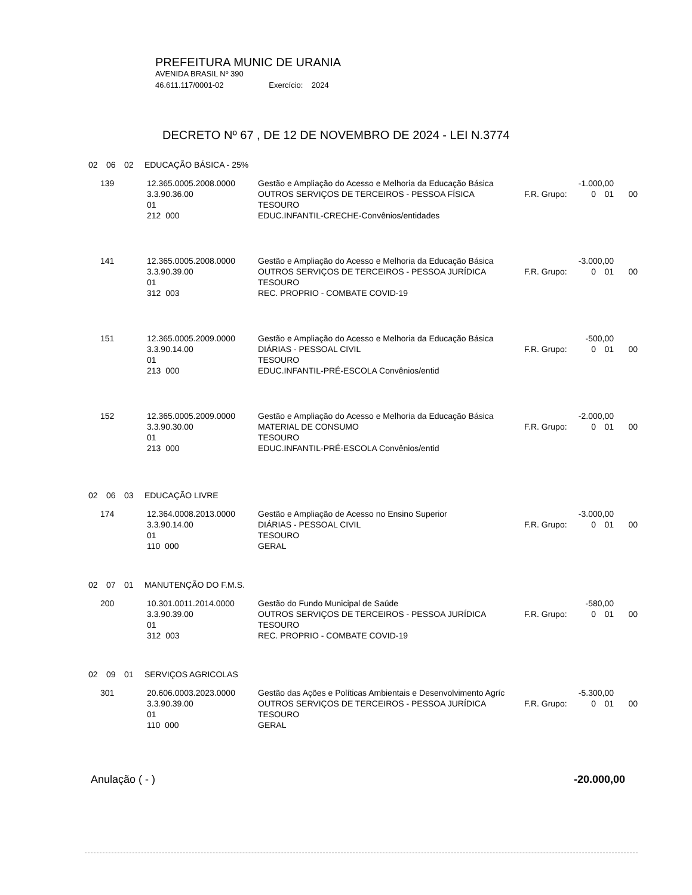PREFEITURA MUNIC DE URANIA
AVENIDA BRASIL Nº 390
46.611.117/0001-02 Exercício: 2024
DECRETO Nº 67 , DE 12 DE NOVEMBRO DE 2024 - LEI N.3774
02 06 02 EDUCAÇÃO BÁSICA - 25%
| 139 | 12.365.0005.2008.0000 | Gestão e Ampliação do Acesso e Melhoria da Educação Básica | -1.000,00 | | | |
| | 3.3.90.36.00 | OUTROS SERVIÇOS DE TERCEIROS - PESSOA FÍSICA | F.R. Grupo: | 0 | 01 | 00 |
| | 01 | TESOURO | | | | |
| | 212 000 | EDUC.INFANTIL-CRECHE-Convênios/entidades | | | | |
| 141 | 12.365.0005.2008.0000 | Gestão e Ampliação do Acesso e Melhoria da Educação Básica | -3.000,00 | | | |
| | 3.3.90.39.00 | OUTROS SERVIÇOS DE TERCEIROS - PESSOA JURÍDICA | F.R. Grupo: | 0 | 01 | 00 |
| | 01 | TESOURO | | | | |
| | 312 003 | REC. PROPRIO - COMBATE COVID-19 | | | | |
| 151 | 12.365.0005.2009.0000 | Gestão e Ampliação do Acesso e Melhoria da Educação Básica | -500,00 | | | |
| | 3.3.90.14.00 | DIÁRIAS - PESSOAL CIVIL | F.R. Grupo: | 0 | 01 | 00 |
| | 01 | TESOURO | | | | |
| | 213 000 | EDUC.INFANTIL-PRÉ-ESCOLA Convênios/entid | | | | |
| 152 | 12.365.0005.2009.0000 | Gestão e Ampliação do Acesso e Melhoria da Educação Básica | -2.000,00 | | | |
| | 3.3.90.30.00 | MATERIAL DE CONSUMO | F.R. Grupo: | 0 | 01 | 00 |
| | 01 | TESOURO | | | | |
| | 213 000 | EDUC.INFANTIL-PRÉ-ESCOLA Convênios/entid | | | | |
02 06 03 EDUCAÇÃO LIVRE
| 174 | 12.364.0008.2013.0000 | Gestão e Ampliação de Acesso no Ensino Superior | -3.000,00 | | | |
| | 3.3.90.14.00 | DIÁRIAS - PESSOAL CIVIL | F.R. Grupo: | 0 | 01 | 00 |
| | 01 | TESOURO | | | | |
| | 110 000 | GERAL | | | | |
02 07 01 MANUTENÇÃO DO F.M.S.
| 200 | 10.301.0011.2014.0000 | Gestão do Fundo Municipal de Saúde | -580,00 | | | |
| | 3.3.90.39.00 | OUTROS SERVIÇOS DE TERCEIROS - PESSOA JURÍDICA | F.R. Grupo: | 0 | 01 | 00 |
| | 01 | TESOURO | | | | |
| | 312 003 | REC. PROPRIO - COMBATE COVID-19 | | | | |
02 09 01 SERVIÇOS AGRICOLAS
| 301 | 20.606.0003.2023.0000 | Gestão das Ações e Políticas Ambientais e Desenvolvimento Agríc | -5.300,00 | | | |
| | 3.3.90.39.00 | OUTROS SERVIÇOS DE TERCEIROS - PESSOA JURÍDICA | F.R. Grupo: | 0 | 01 | 00 |
| | 01 | TESOURO | | | | |
| | 110 000 | GERAL | | | | |
Anulação ( - ) -20.000,00